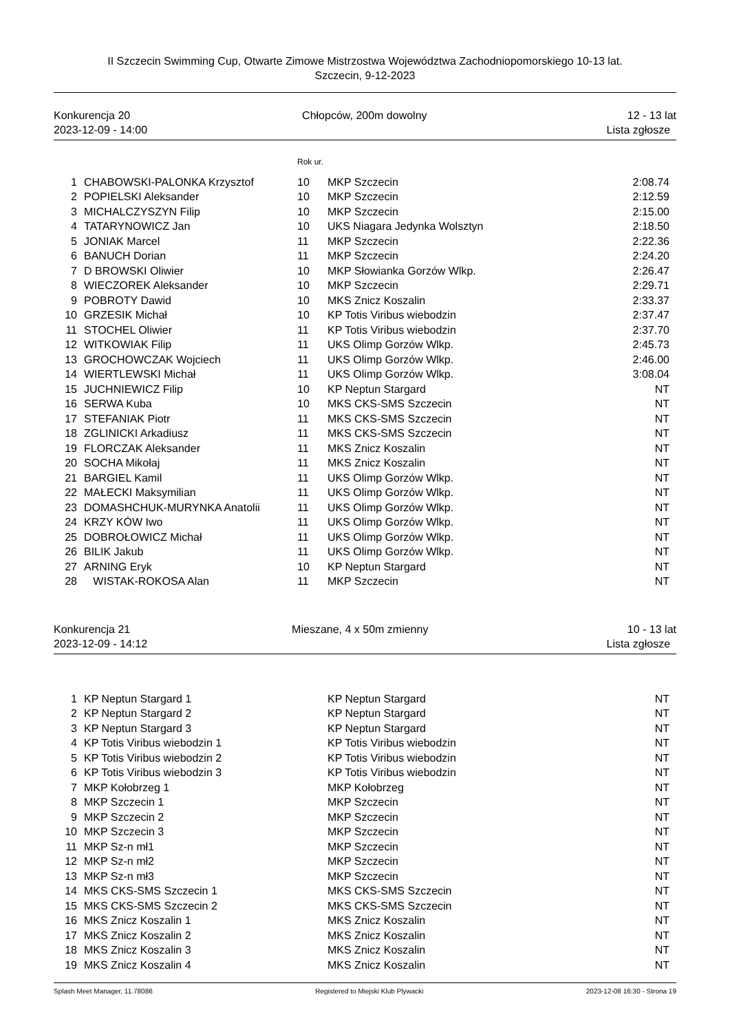II Szczecin Swimming Cup, Otwarte Zimowe Mistrzostwa Województwa Zachodniopomorskiego 10-13 lat.
Szczecin, 9-12-2023
Konkurencja 20
2023-12-09 - 14:00
Chłopców, 200m dowolny 12 - 13 lat
Lista zgłosze
Rok ur.
| 1 | CHABOWSKI-PALONKA Krzysztof | 10 | MKP Szczecin | 2:08.74 |
| 2 | POPIELSKI Aleksander | 10 | MKP Szczecin | 2:12.59 |
| 3 | MICHALCZYSZYN Filip | 10 | MKP Szczecin | 2:15.00 |
| 4 | TATARYNOWICZ Jan | 10 | UKS Niagara Jedynka Wolsztyn | 2:18.50 |
| 5 | JONIAK Marcel | 11 | MKP Szczecin | 2:22.36 |
| 6 | BANUCH Dorian | 11 | MKP Szczecin | 2:24.20 |
| 7 | D BROWSKI Oliwier | 10 | MKP Słowianka Gorzów Wlkp. | 2:26.47 |
| 8 | WIECZOREK Aleksander | 10 | MKP Szczecin | 2:29.71 |
| 9 | POBROTY Dawid | 10 | MKS Znicz Koszalin | 2:33.37 |
| 10 | GRZESIK Michał | 10 | KP Totis Viribus wiebodzin | 2:37.47 |
| 11 | STOCHEL Oliwier | 11 | KP Totis Viribus wiebodzin | 2:37.70 |
| 12 | WITKOWIAK Filip | 11 | UKS Olimp Gorzów Wlkp. | 2:45.73 |
| 13 | GROCHOWCZAK Wojciech | 11 | UKS Olimp Gorzów Wlkp. | 2:46.00 |
| 14 | WIERTLEWSKI Michał | 11 | UKS Olimp Gorzów Wlkp. | 3:08.04 |
| 15 | JUCHNIEWICZ Filip | 10 | KP Neptun Stargard | NT |
| 16 | SERWA Kuba | 10 | MKS CKS-SMS Szczecin | NT |
| 17 | STEFANIAK Piotr | 11 | MKS CKS-SMS Szczecin | NT |
| 18 | ZGLINICKI Arkadiusz | 11 | MKS CKS-SMS Szczecin | NT |
| 19 | FLORCZAK Aleksander | 11 | MKS Znicz Koszalin | NT |
| 20 | SOCHA Mikołaj | 11 | MKS Znicz Koszalin | NT |
| 21 | BARGIEL Kamil | 11 | UKS Olimp Gorzów Wlkp. | NT |
| 22 | MAŁECKI Maksymilian | 11 | UKS Olimp Gorzów Wlkp. | NT |
| 23 | DOMASHCHUK-MURYNKA Anatolii | 11 | UKS Olimp Gorzów Wlkp. | NT |
| 24 | KRZY KÓW Iwo | 11 | UKS Olimp Gorzów Wlkp. | NT |
| 25 | DOBROŁOWICZ Michał | 11 | UKS Olimp Gorzów Wlkp. | NT |
| 26 | BILIK Jakub | 11 | UKS Olimp Gorzów Wlkp. | NT |
| 27 | ARNING Eryk | 10 | KP Neptun Stargard | NT |
| 28 | WISTAK-ROKOSA Alan | 11 | MKP Szczecin | NT |
Konkurencja 21
2023-12-09 - 14:12
Mieszane, 4 x 50m zmienny 10 - 13 lat
Lista zgłosze
| 1 | KP Neptun Stargard 1 | | KP Neptun Stargard | NT |
| 2 | KP Neptun Stargard 2 | | KP Neptun Stargard | NT |
| 3 | KP Neptun Stargard 3 | | KP Neptun Stargard | NT |
| 4 | KP Totis Viribus wiebodzin 1 | | KP Totis Viribus wiebodzin | NT |
| 5 | KP Totis Viribus wiebodzin 2 | | KP Totis Viribus wiebodzin | NT |
| 6 | KP Totis Viribus wiebodzin 3 | | KP Totis Viribus wiebodzin | NT |
| 7 | MKP Kołobrzeg 1 | | MKP Kołobrzeg | NT |
| 8 | MKP Szczecin 1 | | MKP Szczecin | NT |
| 9 | MKP Szczecin 2 | | MKP Szczecin | NT |
| 10 | MKP Szczecin 3 | | MKP Szczecin | NT |
| 11 | MKP Sz-n mł1 | | MKP Szczecin | NT |
| 12 | MKP Sz-n mł2 | | MKP Szczecin | NT |
| 13 | MKP Sz-n mł3 | | MKP Szczecin | NT |
| 14 | MKS CKS-SMS Szczecin 1 | | MKS CKS-SMS Szczecin | NT |
| 15 | MKS CKS-SMS Szczecin 2 | | MKS CKS-SMS Szczecin | NT |
| 16 | MKS Znicz Koszalin 1 | | MKS Znicz Koszalin | NT |
| 17 | MKS Znicz Koszalin 2 | | MKS Znicz Koszalin | NT |
| 18 | MKS Znicz Koszalin 3 | | MKS Znicz Koszalin | NT |
| 19 | MKS Znicz Koszalin 4 | | MKS Znicz Koszalin | NT |
Splash Meet Manager, 11.78086 Registered to Miejski Klub Plywacki 2023-12-08 16:30 - Strona 19